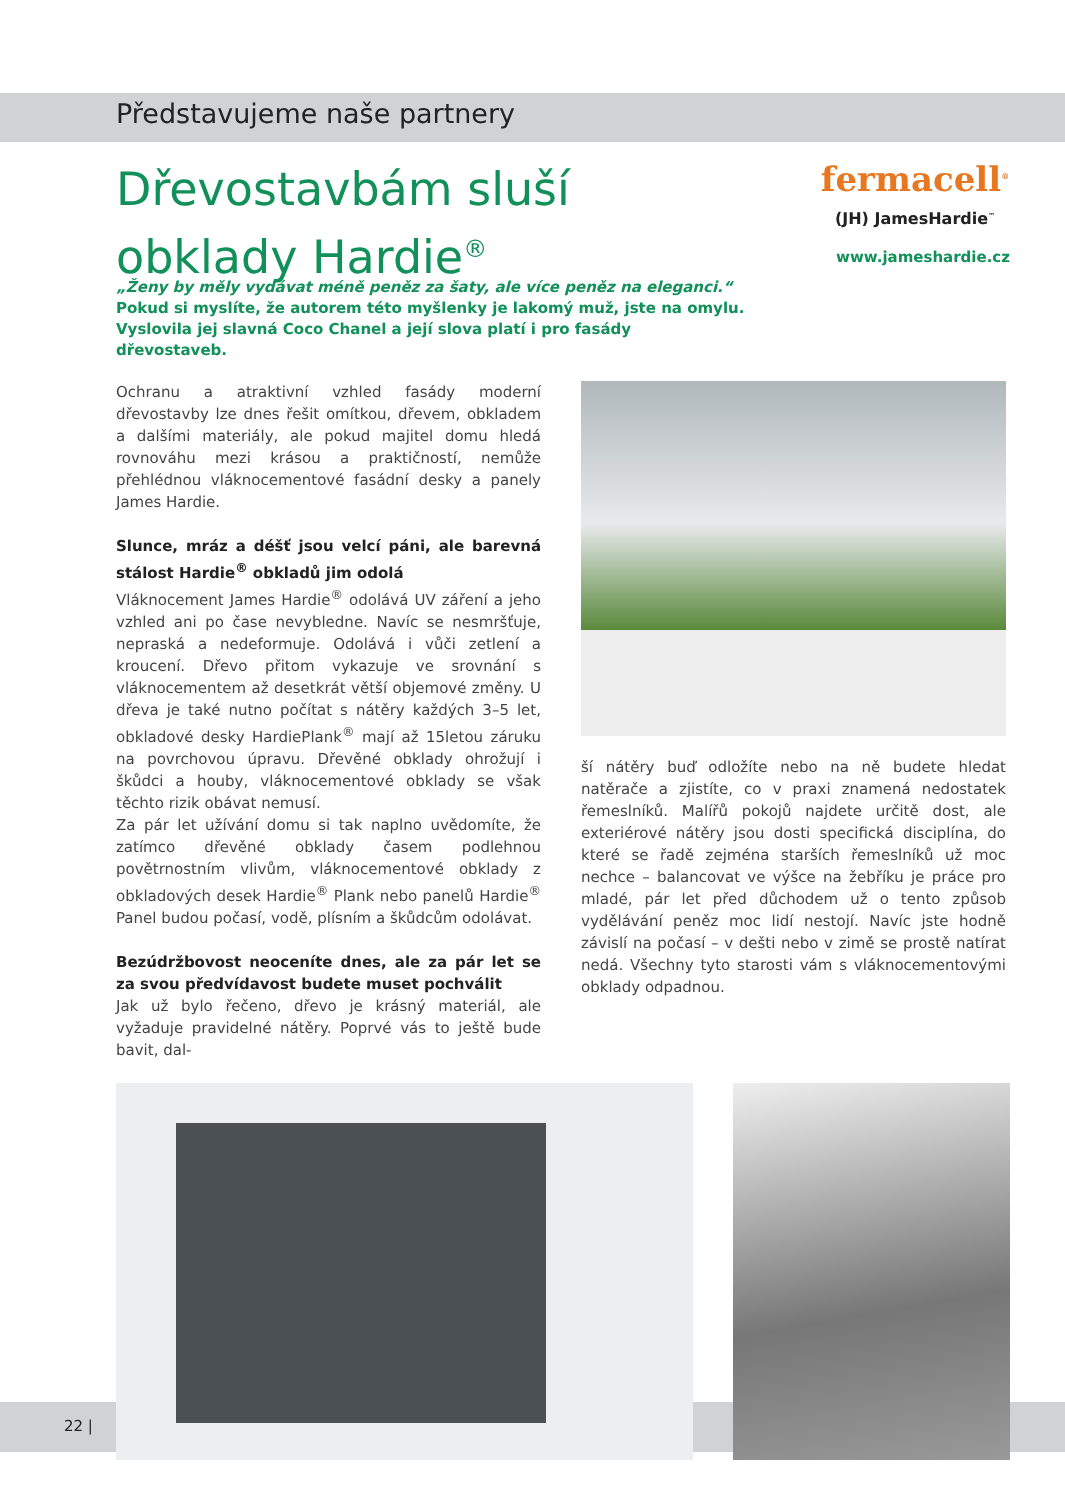Představujeme naše partnery
Dřevostavbám sluší
obklady Hardie<sup>®</sup>
fermacell<sup>®</sup>
(JH) JamesHardie<sup>™</sup>
www.jameshardie.cz
„Ženy by měly vydávat méně peněz za šaty, ale více peněz na eleganci.“ Pokud si myslíte, že autorem této myšlenky je lakomý muž, jste na omylu. Vyslovila jej slavná Coco Chanel a její slova platí i pro fasády dřevostaveb.
Ochranu a atraktivní vzhled fasády moderní dřevostavby lze dnes řešit omítkou, dřevem, obkladem a dalšími materiály, ale pokud majitel domu hledá rovnováhu mezi krásou a praktičností, nemůže přehlédnou vláknocementové fasádní desky a panely James Hardie.
Slunce, mráz a déšť jsou velcí páni, ale barevná stálost Hardie<sup>®</sup> obkladů jim odolá
Vláknocement James Hardie<sup>®</sup> odolává UV záření a jeho vzhled ani po čase nevybledne. Navíc se nesmršťuje, nepraská a nedeformuje. Odolává i vůči zetlení a kroucení. Dřevo přitom vykazuje ve srovnání s vláknocementem až desetkrát větší objemové změny. U dřeva je také nutno počítat s nátěry každých 3–5 let, obkladové desky HardiePlank<sup>®</sup> mají až 15letou záruku na povrchovou úpravu. Dřevěné obklady ohrožují i škůdci a houby, vláknocementové obklady se však těchto rizik obávat nemusí.
Za pár let užívání domu si tak naplno uvědomíte, že zatímco dřevěné obklady časem podlehnou povětrnostním vlivům, vláknocementové obklady z obkladových desek Hardie<sup>®</sup> Plank nebo panelů Hardie<sup>®</sup> Panel budou počasí, vodě, plísním a škůdcům odolávat.
Bezúdržbovost neoceníte dnes, ale za pár let se za svou předvídavost budete muset pochválit
Jak už bylo řečeno, dřevo je krásný materiál, ale vyžaduje pravidelné nátěry. Poprvé vás to ještě bude bavit, dal-
ší nátěry buď odložíte nebo na ně budete hledat natěrače a zjistíte, co v praxi znamená nedostatek řemeslníků. Malířů pokojů najdete určitě dost, ale exteriérové nátěry jsou dosti specifická disciplína, do které se řadě zejména starších řemeslníků už moc nechce – balancovat ve výšce na žebříku je práce pro mladé, pár let před důchodem už o tento způsob vydělávání peněz moc lidí nestojí. Navíc jste hodně závislí na počasí – v dešti nebo v zimě se prostě natírat nedá. Všechny tyto starosti vám s vláknocementovými obklady odpadnou.
22 |